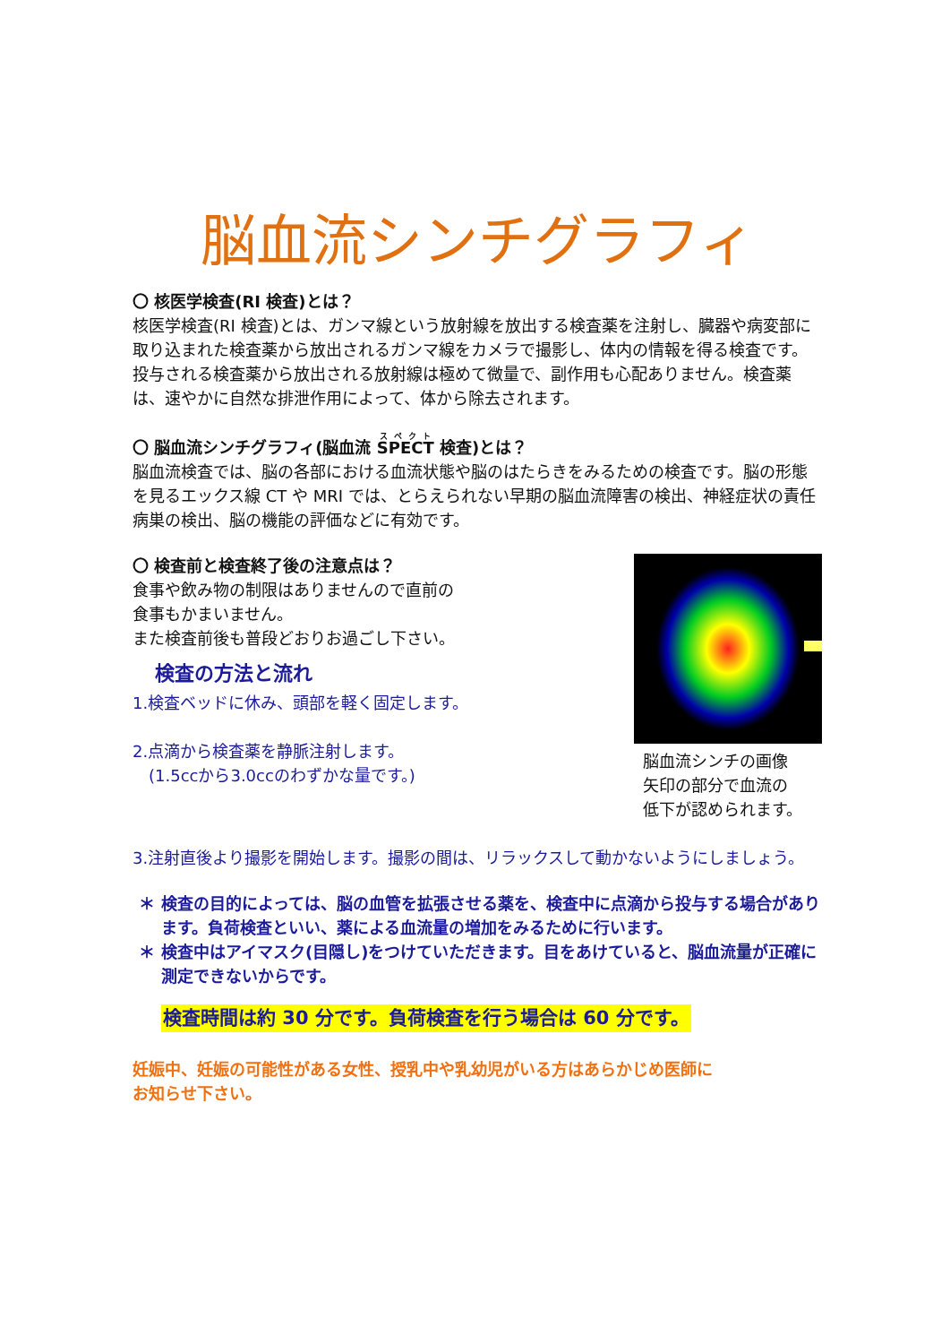脳血流シンチグラフィ
〇 核医学検査(RI 検査)とは？
核医学検査(RI 検査)とは、ガンマ線という放射線を放出する検査薬を注射し、臓器や病変部に取り込まれた検査薬から放出されるガンマ線をカメラで撮影し、体内の情報を得る検査です。投与される検査薬から放出される放射線は極めて微量で、副作用も心配ありません。検査薬は、速やかに自然な排泄作用によって、体から除去されます。
〇 脳血流シンチグラフィ(脳血流 SPECT 検査)とは？
脳血流検査では、脳の各部における血流状態や脳のはたらきをみるための検査です。脳の形態を見るエックス線 CT や MRI では、とらえられない早期の脳血流障害の検出、神経症状の責任病巣の検出、脳の機能の評価などに有効です。
〇 検査前と検査終了後の注意点は？
食事や飲み物の制限はありませんので直前の
食事もかまいません。
また検査前後も普段どおりお過ごし下さい。
検査の方法と流れ
1.検査ベッドに休み、頭部を軽く固定します。
2.点滴から検査薬を静脈注射します。
　(1.5ccから3.0ccのわずかな量です。)
脳血流シンチの画像
矢印の部分で血流の
低下が認められます。
3.注射直後より撮影を開始します。撮影の間は、リラックスして動かないようにしましょう。
＊ 検査の目的によっては、脳の血管を拡張させる薬を、検査中に点滴から投与する場合があります。負荷検査といい、薬による血流量の増加をみるために行います。
＊ 検査中はアイマスク(目隠し)をつけていただきます。目をあけていると、脳血流量が正確に測定できないからです。
検査時間は約 30 分です。負荷検査を行う場合は 60 分です。
妊娠中、妊娠の可能性がある女性、授乳中や乳幼児がいる方はあらかじめ医師に
お知らせ下さい。